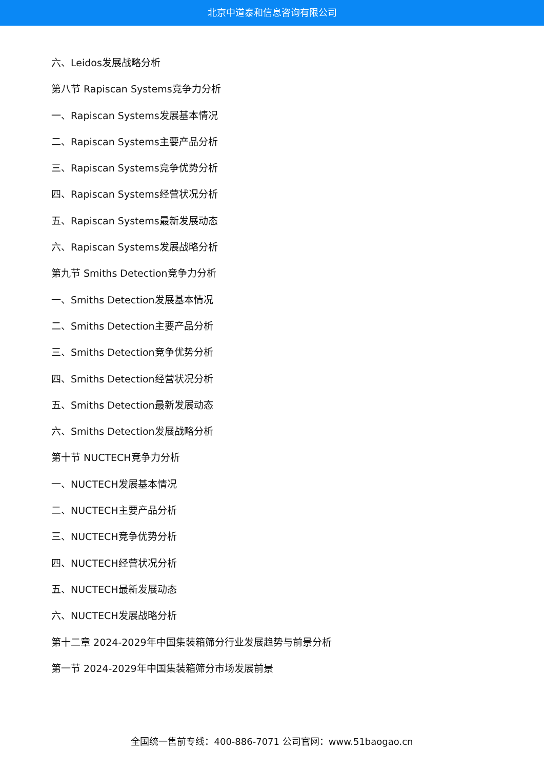北京中道泰和信息咨询有限公司
六、Leidos发展战略分析
第八节 Rapiscan Systems竞争力分析
一、Rapiscan Systems发展基本情况
二、Rapiscan Systems主要产品分析
三、Rapiscan Systems竞争优势分析
四、Rapiscan Systems经营状况分析
五、Rapiscan Systems最新发展动态
六、Rapiscan Systems发展战略分析
第九节 Smiths Detection竞争力分析
一、Smiths Detection发展基本情况
二、Smiths Detection主要产品分析
三、Smiths Detection竞争优势分析
四、Smiths Detection经营状况分析
五、Smiths Detection最新发展动态
六、Smiths Detection发展战略分析
第十节 NUCTECH竞争力分析
一、NUCTECH发展基本情况
二、NUCTECH主要产品分析
三、NUCTECH竞争优势分析
四、NUCTECH经营状况分析
五、NUCTECH最新发展动态
六、NUCTECH发展战略分析
第十二章 2024-2029年中国集装箱筛分行业发展趋势与前景分析
第一节 2024-2029年中国集装箱筛分市场发展前景
全国统一售前专线：400-886-7071 公司官网：www.51baogao.cn